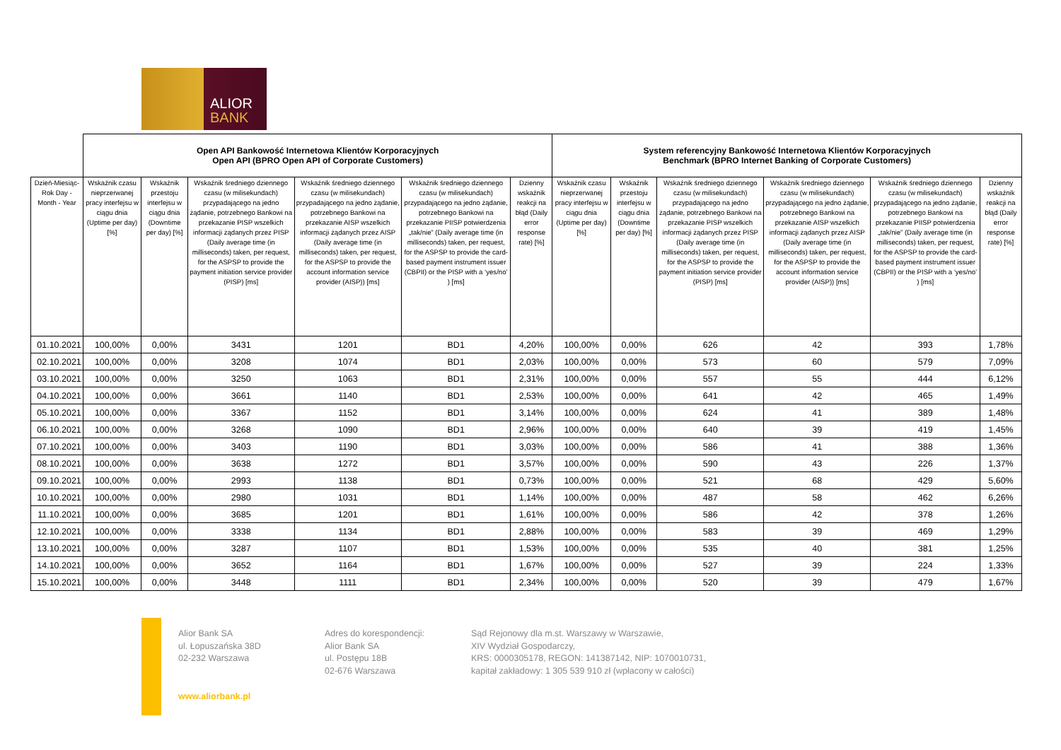ALIOR
BANK
| | Open API Bankowość Internetowa Klientów Korporacyjnych Open API (BPRO Open API of Corporate Customers) | | | | | | System referencyjny Bankowość Internetowa Klientów Korporacyjnych Benchmark (BPRO Internet Banking of Corporate Customers) | | | | | |
| Dzień-Miesiąc-Rok Day - Month - Year | Wskaźnik czasu nieprzerwanej pracy interfejsu w ciągu dnia (Uptime per day) [%] | Wskaźnik przestoju interfejsu w ciągu dnia (Downtime per day) [%] | Wskaźnik średniego dziennego czasu (w milisekundach) przypadającego na jedno żądanie, potrzebnego Bankowi na przekazanie PISP wszelkich informacji żądanych przez PISP (Daily average time (in milliseconds) taken, per request, for the ASPSP to provide the payment initiation service provider (PISP) [ms] | Wskaźnik średniego dziennego czasu (w milisekundach) przypadającego na jedno żądanie, potrzebnego Bankowi na przekazanie AISP wszelkich informacji żądanych przez AISP (Daily average time (in milliseconds) taken, per request, for the ASPSP to provide the account information service provider (AISP)) [ms] | Wskaźnik średniego dziennego czasu (w milisekundach) przypadającego na jedno żądanie, potrzebnego Bankowi na przekazanie PIISP potwierdzenia „tak/nie” (Daily average time (in milliseconds) taken, per request, for the ASPSP to provide the card-based payment instrument issuer (CBPII) or the PISP with a ‘yes/no’ ) [ms] | Dzienny wskaźnik reakcji na błąd (Daily error response rate) [%] | Wskaźnik czasu nieprzerwanej pracy interfejsu w ciągu dnia (Uptime per day) [%] | Wskaźnik przestoju interfejsu w ciągu dnia (Downtime per day) [%] | Wskaźnik średniego dziennego czasu (w milisekundach) przypadającego na jedno żądanie, potrzebnego Bankowi na przekazanie PISP wszelkich informacji żądanych przez PISP (Daily average time (in milliseconds) taken, per request, for the ASPSP to provide the payment initiation service provider (PISP) [ms] | Wskaźnik średniego dziennego czasu (w milisekundach) przypadającego na jedno żądanie, potrzebnego Bankowi na przekazanie AISP wszelkich informacji żądanych przez AISP (Daily average time (in milliseconds) taken, per request, for the ASPSP to provide the account information service provider (AISP)) [ms] | Wskaźnik średniego dziennego czasu (w milisekundach) przypadającego na jedno żądanie, potrzebnego Bankowi na przekazanie PIISP potwierdzenia „tak/nie” (Daily average time (in milliseconds) taken, per request, for the ASPSP to provide the card-based payment instrument issuer (CBPII) or the PISP with a ‘yes/no’ ) [ms] | Dzienny wskaźnik reakcji na błąd (Daily error response rate) [%] |
| 01.10.2021 | 100,00% | 0,00% | 3431 | 1201 | BD1 | 4,20% | 100,00% | 0,00% | 626 | 42 | 393 | 1,78% |
| 02.10.2021 | 100,00% | 0,00% | 3208 | 1074 | BD1 | 2,03% | 100,00% | 0,00% | 573 | 60 | 579 | 7,09% |
| 03.10.2021 | 100,00% | 0,00% | 3250 | 1063 | BD1 | 2,31% | 100,00% | 0,00% | 557 | 55 | 444 | 6,12% |
| 04.10.2021 | 100,00% | 0,00% | 3661 | 1140 | BD1 | 2,53% | 100,00% | 0,00% | 641 | 42 | 465 | 1,49% |
| 05.10.2021 | 100,00% | 0,00% | 3367 | 1152 | BD1 | 3,14% | 100,00% | 0,00% | 624 | 41 | 389 | 1,48% |
| 06.10.2021 | 100,00% | 0,00% | 3268 | 1090 | BD1 | 2,96% | 100,00% | 0,00% | 640 | 39 | 419 | 1,45% |
| 07.10.2021 | 100,00% | 0,00% | 3403 | 1190 | BD1 | 3,03% | 100,00% | 0,00% | 586 | 41 | 388 | 1,36% |
| 08.10.2021 | 100,00% | 0,00% | 3638 | 1272 | BD1 | 3,57% | 100,00% | 0,00% | 590 | 43 | 226 | 1,37% |
| 09.10.2021 | 100,00% | 0,00% | 2993 | 1138 | BD1 | 0,73% | 100,00% | 0,00% | 521 | 68 | 429 | 5,60% |
| 10.10.2021 | 100,00% | 0,00% | 2980 | 1031 | BD1 | 1,14% | 100,00% | 0,00% | 487 | 58 | 462 | 6,26% |
| 11.10.2021 | 100,00% | 0,00% | 3685 | 1201 | BD1 | 1,61% | 100,00% | 0,00% | 586 | 42 | 378 | 1,26% |
| 12.10.2021 | 100,00% | 0,00% | 3338 | 1134 | BD1 | 2,88% | 100,00% | 0,00% | 583 | 39 | 469 | 1,29% |
| 13.10.2021 | 100,00% | 0,00% | 3287 | 1107 | BD1 | 1,53% | 100,00% | 0,00% | 535 | 40 | 381 | 1,25% |
| 14.10.2021 | 100,00% | 0,00% | 3652 | 1164 | BD1 | 1,67% | 100,00% | 0,00% | 527 | 39 | 224 | 1,33% |
| 15.10.2021 | 100,00% | 0,00% | 3448 | 1111 | BD1 | 2,34% | 100,00% | 0,00% | 520 | 39 | 479 | 1,67% |
Alior Bank SA
ul. Łopuszańska 38D
02-232 Warszawa
Adres do korespondencji:
Alior Bank SA
ul. Postępu 18B
02-676 Warszawa
Sąd Rejonowy dla m.st. Warszawy w Warszawie,
XIV Wydział Gospodarczy,
KRS: 0000305178, REGON: 141387142, NIP: 1070010731,
kapitał zakładowy: 1 305 539 910 zł (wpłacony w całości)
www.aliorbank.pl